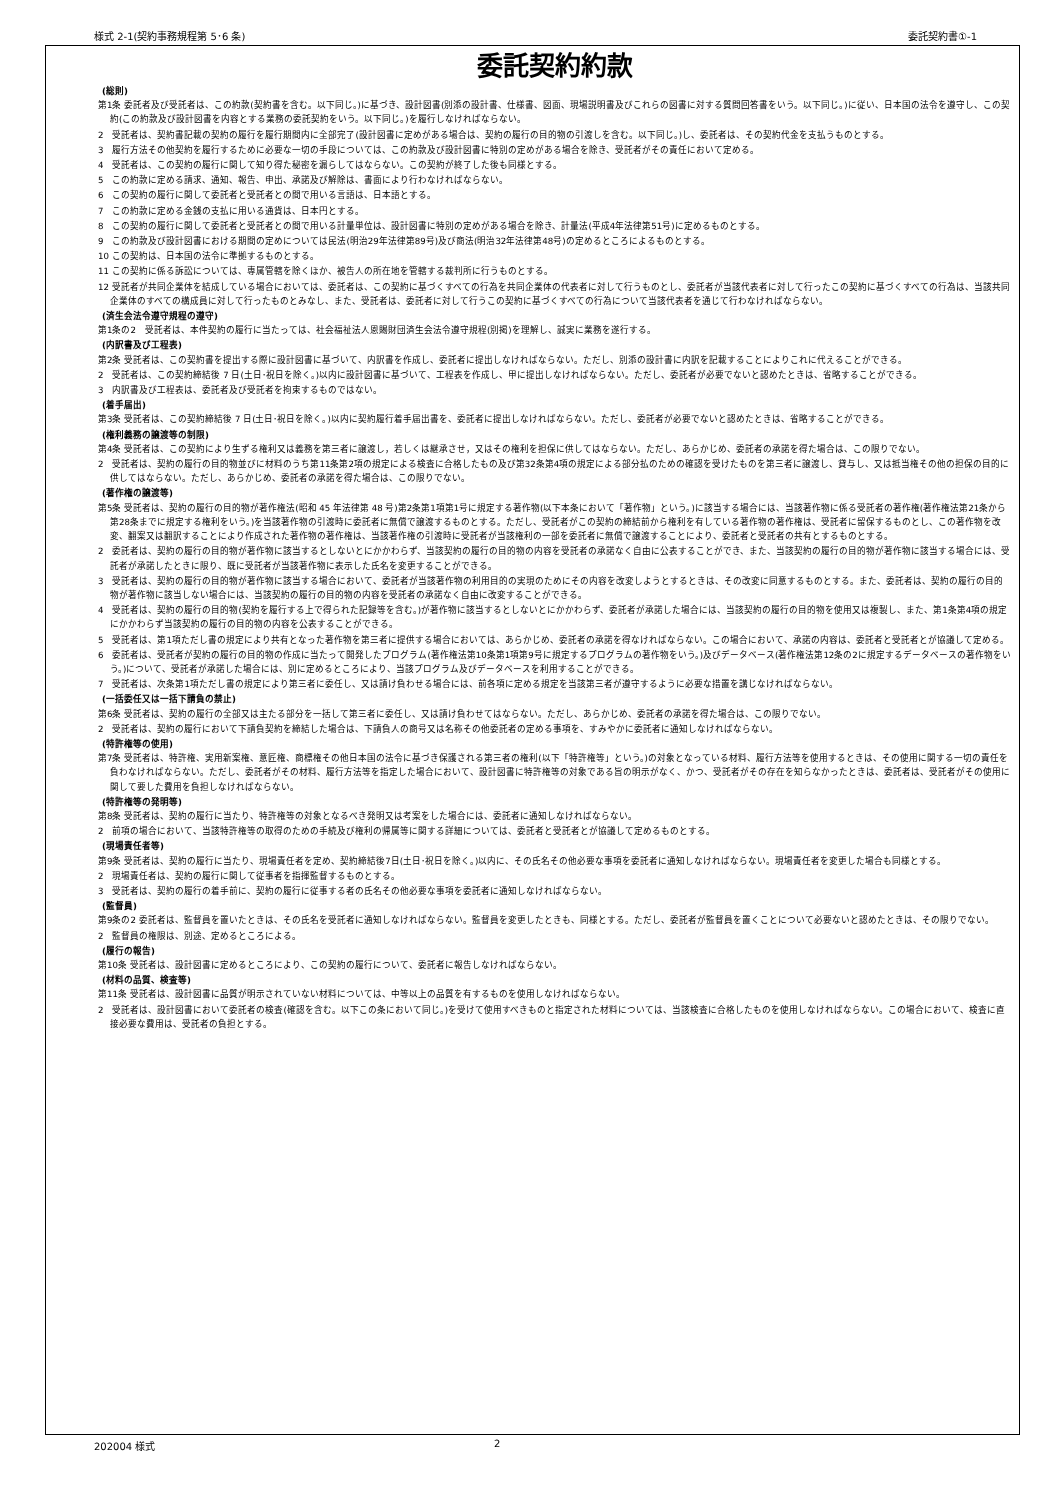様式 2-1(契約事務規程第 5･6 条) 委託契約書①-1
委託契約約款
(総則)
第1条 委託者及び受託者は、この約款(契約書を含む。以下同じ。)に基づき、設計図書(別添の設計書、仕様書、図面、現場説明書及びこれらの図書に対する質問回答書をいう。以下同じ。)に従い、日本国の法令を遵守し、この契約(この約款及び設計図書を内容とする業務の委託契約をいう。以下同じ。)を履行しなければならない。
2　受託者は、契約書記載の契約の履行を履行期間内に全部完了(設計図書に定めがある場合は、契約の履行の目的物の引渡しを含む。以下同じ。)し、委託者は、その契約代金を支払うものとする。
3　履行方法その他契約を履行するために必要な一切の手段については、この約款及び設計図書に特別の定めがある場合を除き、受託者がその責任において定める。
4　受託者は、この契約の履行に関して知り得た秘密を漏らしてはならない。この契約が終了した後も同様とする。
5　この約款に定める請求、通知、報告、申出、承諾及び解除は、書面により行わなければならない。
6　この契約の履行に関して委託者と受託者との間で用いる言語は、日本語とする。
7　この約款に定める金銭の支払に用いる通貨は、日本円とする。
8　この契約の履行に関して委託者と受託者との間で用いる計量単位は、設計図書に特別の定めがある場合を除き、計量法(平成4年法律第51号)に定めるものとする。
9　この約款及び設計図書における期間の定めについては民法(明治29年法律第89号)及び商法(明治32年法律第48号)の定めるところによるものとする。
10 この契約は、日本国の法令に準拠するものとする。
11 この契約に係る訴訟については、専属管轄を除くほか、被告人の所在地を管轄する裁判所に行うものとする。
12 受託者が共同企業体を結成している場合においては、委託者は、この契約に基づくすべての行為を共同企業体の代表者に対して行うものとし、委託者が当該代表者に対して行ったこの契約に基づくすべての行為は、当該共同企業体のすべての構成員に対して行ったものとみなし、また、受託者は、委託者に対して行うこの契約に基づくすべての行為について当該代表者を通じて行わなければならない。
(済生会法令遵守規程の遵守)
第1条の2　受託者は、本件契約の履行に当たっては、社会福祉法人恩賜財団済生会法令遵守規程(別掲)を理解し、誠実に業務を遂行する。
(内訳書及び工程表)
第2条 受託者は、この契約書を提出する際に設計図書に基づいて、内訳書を作成し、委託者に提出しなければならない。ただし、別添の設計書に内訳を記載することによりこれに代えることができる。
2　受託者は、この契約締結後 7 日(土日･祝日を除く。)以内に設計図書に基づいて、工程表を作成し、甲に提出しなければならない。ただし、委託者が必要でないと認めたときは、省略することができる。
3　内訳書及び工程表は、委託者及び受託者を拘束するものではない。
(着手届出)
第3条 受託者は、この契約締結後 7 日(土日･祝日を除く。)以内に契約履行着手届出書を、委託者に提出しなければならない。ただし、委託者が必要でないと認めたときは、省略することができる。
(権利義務の譲渡等の制限)
第4条 受託者は、この契約により生ずる権利又は義務を第三者に譲渡し，若しくは継承させ，又はその権利を担保に供してはならない。ただし、あらかじめ、委託者の承諾を得た場合は、この限りでない。
2　受託者は、契約の履行の目的物並びに材料のうち第11条第2項の規定による検査に合格したもの及び第32条第4項の規定による部分払のための確認を受けたものを第三者に譲渡し、貸与し、又は抵当権その他の担保の目的に供してはならない。ただし、あらかじめ、委託者の承諾を得た場合は、この限りでない。
(著作権の譲渡等)
第5条 受託者は、契約の履行の目的物が著作権法(昭和 45 年法律第 48 号)第2条第1項第1号に規定する著作物(以下本条において「著作物」という。)に該当する場合には、当該著作物に係る受託者の著作権(著作権法第21条から第28条までに規定する権利をいう。)を当該著作物の引渡時に委託者に無償で譲渡するものとする。ただし、受託者がこの契約の締結前から権利を有している著作物の著作権は、受託者に留保するものとし、この著作物を改変、翻案又は翻訳することにより作成された著作物の著作権は、当該著作権の引渡時に受託者が当該権利の一部を委託者に無償で譲渡することにより、委託者と受託者の共有とするものとする。
2　委託者は、契約の履行の目的物が著作物に該当するとしないとにかかわらず、当該契約の履行の目的物の内容を受託者の承諾なく自由に公表することができ、また、当該契約の履行の目的物が著作物に該当する場合には、受託者が承諾したときに限り、既に受託者が当該著作物に表示した氏名を変更することができる。
3　受託者は、契約の履行の目的物が著作物に該当する場合において、委託者が当該著作物の利用目的の実現のためにその内容を改変しようとするときは、その改変に同意するものとする。また、委託者は、契約の履行の目的物が著作物に該当しない場合には、当該契約の履行の目的物の内容を受託者の承諾なく自由に改変することができる。
4　受託者は、契約の履行の目的物(契約を履行する上で得られた記録等を含む。)が著作物に該当するとしないとにかかわらず、委託者が承諾した場合には、当該契約の履行の目的物を使用又は複製し、また、第1条第4項の規定にかかわらず当該契約の履行の目的物の内容を公表することができる。
5　受託者は、第1項ただし書の規定により共有となった著作物を第三者に提供する場合においては、あらかじめ、委託者の承諾を得なければならない。この場合において、承諾の内容は、委託者と受託者とが協議して定める。
6　委託者は、受託者が契約の履行の目的物の作成に当たって開発したプログラム(著作権法第10条第1項第9号に規定するプログラムの著作物をいう。)及びデータベース(著作権法第12条の2に規定するデータベースの著作物をいう。)について、受託者が承諾した場合には、別に定めるところにより、当該プログラム及びデータベースを利用することができる。
7　受託者は、次条第1項ただし書の規定により第三者に委任し、又は請け負わせる場合には、前各項に定める規定を当該第三者が遵守するように必要な措置を講じなければならない。
(一括委任又は一括下請負の禁止)
第6条 受託者は、契約の履行の全部又は主たる部分を一括して第三者に委任し、又は請け負わせてはならない。ただし、あらかじめ、委託者の承諾を得た場合は、この限りでない。
2　受託者は、契約の履行において下請負契約を締結した場合は、下請負人の商号又は名称その他委託者の定める事項を、すみやかに委託者に通知しなければならない。
(特許権等の使用)
第7条 受託者は、特許権、実用新案権、意匠権、商標権その他日本国の法令に基づき保護される第三者の権利(以下「特許権等」という。)の対象となっている材料、履行方法等を使用するときは、その使用に関する一切の責任を負わなければならない。ただし、委託者がその材料、履行方法等を指定した場合において、設計図書に特許権等の対象である旨の明示がなく、かつ、受託者がその存在を知らなかったときは、委託者は、受託者がその使用に関して要した費用を負担しなければならない。
(特許権等の発明等)
第8条 受託者は、契約の履行に当たり、特許権等の対象となるべき発明又は考案をした場合には、委託者に通知しなければならない。
2　前項の場合において、当該特許権等の取得のための手続及び権利の帰属等に関する詳細については、委託者と受託者とが協議して定めるものとする。
(現場責任者等)
第9条 受託者は、契約の履行に当たり、現場責任者を定め、契約締結後7日(土日･祝日を除く。)以内に、その氏名その他必要な事項を委託者に通知しなければならない。現場責任者を変更した場合も同様とする。
2　現場責任者は、契約の履行に関して従事者を指揮監督するものとする。
3　受託者は、契約の履行の着手前に、契約の履行に従事する者の氏名その他必要な事項を委託者に通知しなければならない。
(監督員)
第9条の2 委託者は、監督員を置いたときは、その氏名を受託者に通知しなければならない。監督員を変更したときも、同様とする。ただし、委託者が監督員を置くことについて必要ないと認めたときは、その限りでない。
2　監督員の権限は、別途、定めるところによる。
(履行の報告)
第10条 受託者は、設計図書に定めるところにより、この契約の履行について、委託者に報告しなければならない。
(材料の品質、検査等)
第11条 受託者は、設計図書に品質が明示されていない材料については、中等以上の品質を有するものを使用しなければならない。
2　受託者は、設計図書において委託者の検査(確認を含む。以下この条において同じ。)を受けて使用すべきものと指定された材料については、当該検査に合格したものを使用しなければならない。この場合において、検査に直接必要な費用は、受託者の負担とする。
202004 様式 2